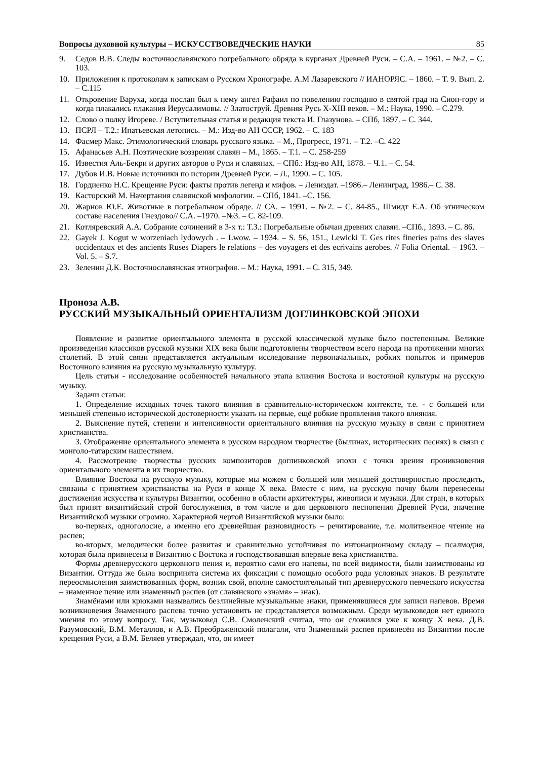Вопросы духовной культуры – ИСКУССТВОВЕДЧЕСКИЕ НАУКИ 85
9. Седов В.В. Следы восточнославянского погребального обряда в курганах Древней Руси. – С.А. – 1961. – №2. – С. 103.
10. Приложения к протоколам к запискам о Русском Хронографе. А.М Лазаревского // ИАНОРЯС. – 1860. – Т. 9. Вып. 2. – С.115
11. Откровение Варуха, когда послан был к нему ангел Рафаил по повелению господню в святой град на Сион-гору и когда плакались плакания Иерусалимовы. // Златоструй. Древняя Русь X-XIII веков. – М.: Наука, 1990. – С.279.
12. Слово о полку Игореве. / Вступительная статья и редакция текста И. Глазунова. – СПб, 1897. – С. 344.
13. ПСРЛ – Т.2.: Ипатьевская летопись. – М.: Изд-во АН СССР, 1962. – С. 183
14. Фасмер Макс. Этимологический словарь русского языка. – М., Прогресс, 1971. – Т.2. –С. 422
15. Афанасьев А.Н. Поэтические воззрения славян – М., 1865. – Т.1. – С. 258-259
16. Известия Аль-Бекри и других авторов о Руси и славянах. – СПб.: Изд-во АН, 1878. – Ч.1. – С. 54.
17. Дубов И.В. Новые источники по истории Древней Руси. – Л., 1990. – С. 105.
18. Гордиенко Н.С. Крещение Руси: факты против легенд и мифов. – Лениздат. –1986.– Ленинград, 1986.– С. 38.
19. Касторский М. Начертания славянской мифологии. – СПб, 1841. –С. 156.
20. Жарнов Ю.Е. Животные в погребальном обряде. // СА. – 1991. – №2. – С. 84-85., Шмидт Е.А. Об этническом составе населения Гнездово// С.А. –1970. –№3. – С. 82-109.
21. Котляревский А.А. Собрание сочинений в 3-х т.: Т.3.: Погребальные обычаи древних славян. –СПб., 1893. – С. 86.
22. Gayek J. Kogut w worzeniach lydowych . – Lwow. – 1934. – S. 56, 151., Lewicki T. Ges rites fineries pains des slaves occidentaux et des ancients Ruses Diapers le relations – des voyagers et des ecrivains aerobes. // Folia Oriental. – 1963. – Vol. 5. – S.7.
23. Зеленин Д.К. Восточнославянская этнография. – М.: Наука, 1991. – С. 315, 349.
Проноза А.В.
РУССКИЙ МУЗЫКАЛЬНЫЙ ОРИЕНТАЛИЗМ ДОГЛИНКОВСКОЙ ЭПОХИ
Появление и развитие ориентального элемента в русской классической музыке было постепенным. Великие произведения классиков русской музыки XIX века были подготовлены творчеством всего народа на протяжении многих столетий. В этой связи представляется актуальным исследование первоначальных, робких попыток и примеров Восточного влияния на русскую музыкальную культуру.
Цель статьи - исследование особенностей начального этапа влияния Востока и восточной культуры на русскую музыку.
Задачи статьи:
1. Определение исходных точек такого влияния в сравнительно-историческом контексте, т.е. - с большей или меньшей степенью исторической достоверности указать на первые, ещё робкие проявления такого влияния.
2. Выяснение путей, степени и интенсивности ориентального влияния на русскую музыку в связи с принятием христианства.
3. Отображение ориентального элемента в русском народном творчестве (былинах, исторических песнях) в связи с монголо-татарским нашествием.
4. Рассмотрение творчества русских композиторов доглинковской эпохи с точки зрения проникновения ориентального элемента в их творчество.
Влияние Востока на русскую музыку, которые мы можем с большей или меньшей достоверностью проследить, связаны с принятием христианства на Руси в конце X века. Вместе с ним, на русскую почву были перенесены достижения искусства и культуры Византии, особенно в области архитектуры, живописи и музыки. Для стран, в которых был принят византийский строй богослужения, в том числе и для церковного песнопения Древней Руси, значение Византийской музыки огромно. Характерной чертой Византийской музыки было:
во-первых, одноголосие, а именно его древнейшая разновидность – речитирование, т.е. молитвенное чтение на распев;
во-вторых, мелодически более развитая и сравнительно устойчивая по интонационному складу – псалмодия, которая была привнесена в Византию с Востока и господствовавшая впервые века христианства.
Формы древнерусского церковного пения и, вероятно сами его напевы, по всей видимости, были заимствованы из Византии. Оттуда же была воспринята система их фиксации с помощью особого рода условных знаков. В результате переосмысления заимствованных форм, возник свой, вполне самостоятельный тип древнерусского певческого искусства – знаменное пение или знаменный распев (от славянского «знамя» – знак).
Знамёнами или крюками назывались безлинейные музыкальные знаки, применявшиеся для записи напевов. Время возникновения Знаменного распева точно установить не представляется возможным. Среди музыковедов нет единого мнения по этому вопросу. Так, музыковед С.В. Смоленский считал, что он сложился уже к концу X века. Д.В. Разумовский, В.М. Металлов, и А.В. Преображенский полагали, что Знаменный распев привнесён из Византии после крещения Руси, а В.М. Беляев утверждал, что, он имеет